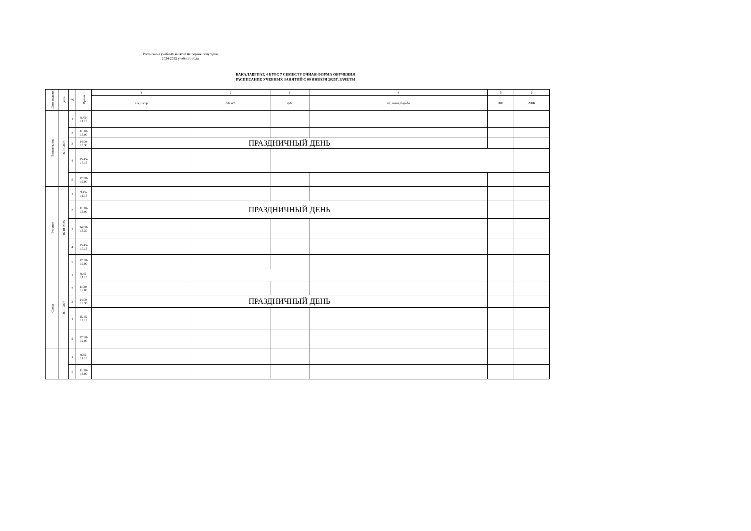Расписание учебных занятий на первое полугодие
2024-2025 учебного года
БАКАЛАВРИАТ, 4 КУРС 7 СЕМЕСТР ОЧНАЯ ФОРМА ОБУЧЕНИЯ
РАСПИСАНИЕ УЧЕБНЫХ ЗАНЯТИЙ С 09 ЯНВАРЯ 2025Г. ЗАЧЕТЫ
| День недели | дата | № | Время | 1 | 2 | 3 | 4 | 5 | 6 |
| --- | --- | --- | --- | --- | --- | --- | --- | --- | --- |
| | | | | л/а, п.стр | б/б, в/б | ф/б | л/г, гимн, борьба | ФО | АФК |
| Понедельник | 06.01.2025 | 1 | 9.45- 11.15 | | | | | | |
| | | 2 | 11.30- 13.00 | | | | | | |
| | | 3 | 14.00- 15.30 | ПРАЗДНИЧНЫЙ ДЕНЬ | | | | | |
| | | 4 | 15.45- 17.15 | | | | | | |
| | | 5 | 17.30- 19.00 | | | | | | |
| Вторник | 07.01.2025 | 1 | 9.45- 11.15 | | | | | | |
| | | 2 | 11.30- 13.00 | ПРАЗДНИЧНЫЙ ДЕНЬ | | | | | |
| | | 3 | 14.00- 15.30 | | | | | | |
| | | 4 | 15.45- 17.15 | | | | | | |
| | | 5 | 17.30- 19.00 | | | | | | |
| Среда | 08.01.2025 | 1 | 9.45- 11.15 | | | | | | |
| | | 2 | 11.30- 13.00 | | | | | | |
| | | 3 | 14.00- 15.30 | ПРАЗДНИЧНЫЙ ДЕНЬ | | | | | |
| | | 4 | 15.45- 17.15 | | | | | | |
| | | 5 | 17.30- 19.00 | | | | | | |
| | | 1 | 9.45- 11.15 | | | | | | |
| | | 2 | 11.30- 13.00 | | | | | | |